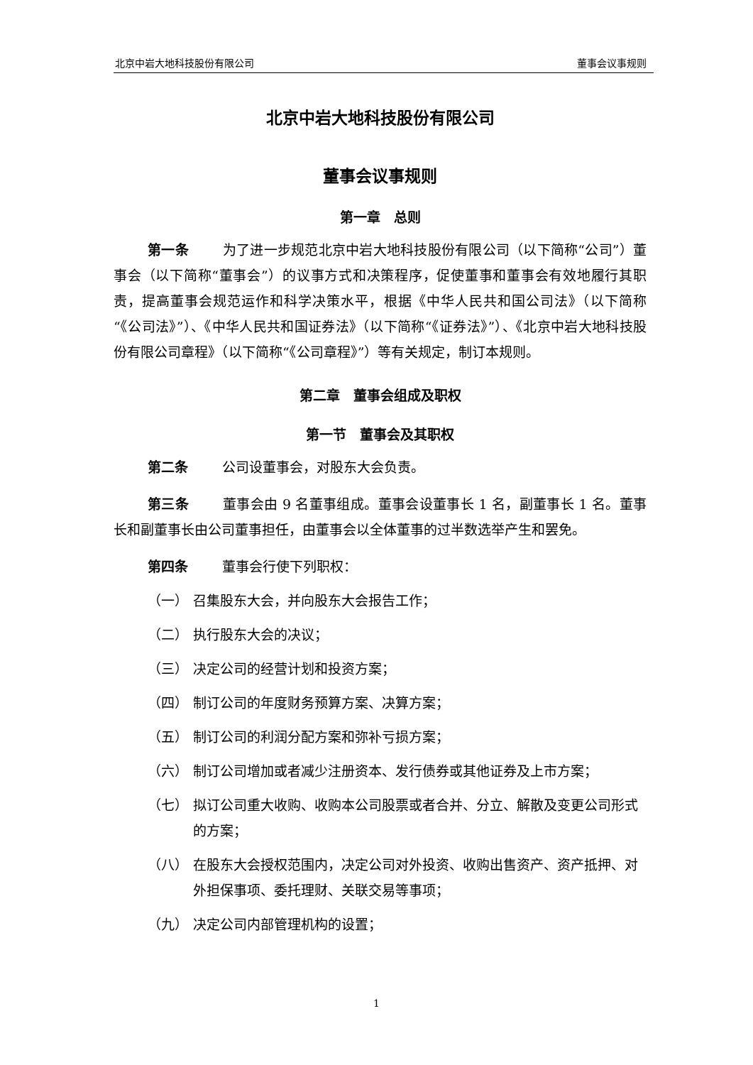北京中岩大地科技股份有限公司 董事会议事规则
北京中岩大地科技股份有限公司
董事会议事规则
第一章　总则
第一条 为了进一步规范北京中岩大地科技股份有限公司（以下简称“公司”）董事会（以下简称“董事会”）的议事方式和决策程序，促使董事和董事会有效地履行其职责，提高董事会规范运作和科学决策水平，根据《中华人民共和国公司法》（以下简称“《公司法》”）、《中华人民共和国证券法》（以下简称“《证券法》”）、《北京中岩大地科技股份有限公司章程》（以下简称“《公司章程》”）等有关规定，制订本规则。
第二章　董事会组成及职权
第一节　董事会及其职权
第二条 公司设董事会，对股东大会负责。
第三条 董事会由 9 名董事组成。董事会设董事长 1 名，副董事长 1 名。董事长和副董事长由公司董事担任，由董事会以全体董事的过半数选举产生和罢免。
第四条 董事会行使下列职权：
（一） 召集股东大会，并向股东大会报告工作；
（二） 执行股东大会的决议；
（三） 决定公司的经营计划和投资方案；
（四） 制订公司的年度财务预算方案、决算方案；
（五） 制订公司的利润分配方案和弥补亏损方案；
（六） 制订公司增加或者减少注册资本、发行债券或其他证券及上市方案；
（七） 拟订公司重大收购、收购本公司股票或者合并、分立、解散及变更公司形式的方案；
（八） 在股东大会授权范围内，决定公司对外投资、收购出售资产、资产抵押、对外担保事项、委托理财、关联交易等事项；
（九） 决定公司内部管理机构的设置；
1